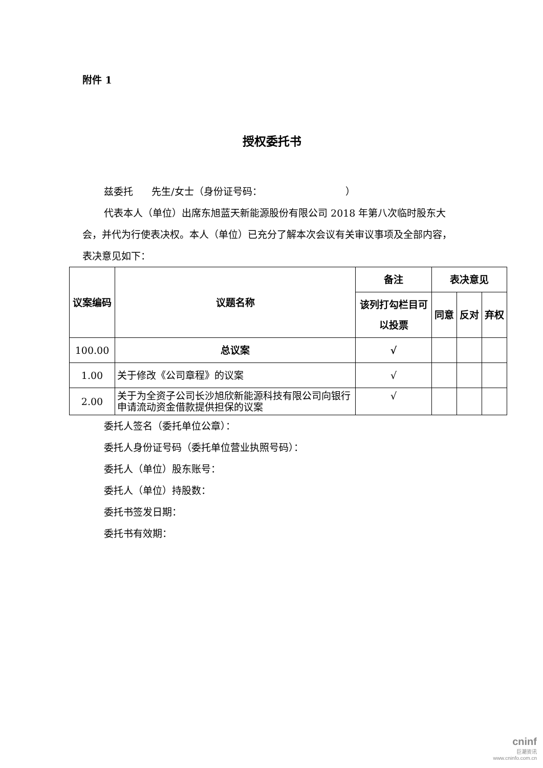附件 1
授权委托书
兹委托 先生/女士（身份证号码： ）
代表本人（单位）出席东旭蓝天新能源股份有限公司 2018 年第八次临时股东大会，并代为行使表决权。本人（单位）已充分了解本次会议有关审议事项及全部内容，表决意见如下：
| 议案编码 | 议题名称 | 备注 | 表决意见 | | |
| --- | --- | --- | --- | --- | --- |
| | | 该列打勾栏目可以投票 | 同意 | 反对 | 弃权 |
| 100.00 | 总议案 | √ | | | |
| 1.00 | 关于修改《公司章程》的议案 | √ | | | |
| 2.00 | 关于为全资子公司长沙旭欣新能源科技有限公司向银行申请流动资金借款提供担保的议案 | √ | | | |
委托人签名（委托单位公章）：
委托人身份证号码（委托单位营业执照号码）：
委托人（单位）股东账号：
委托人（单位）持股数：
委托书签发日期：
委托书有效期：
cninf
巨潮资讯
www.cninfo.com.cn